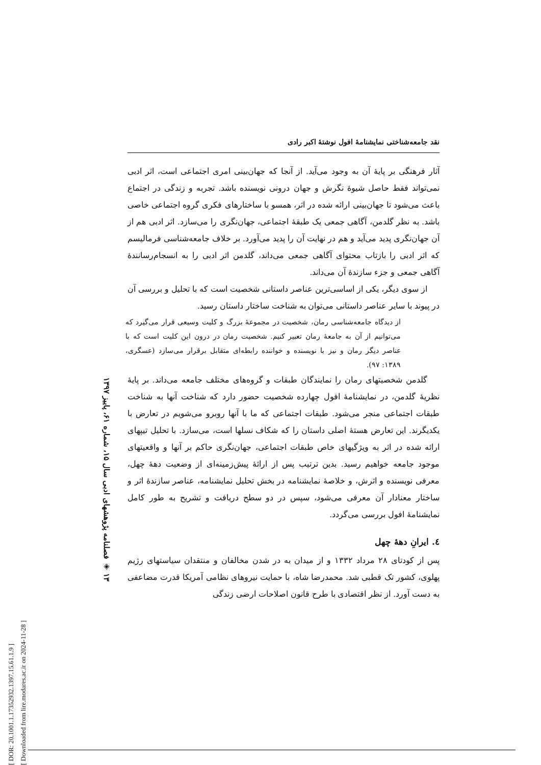[ DOR: 20.1001.1.17352932.1397.15.61.1.9 ]
[ Downloaded from lire.modares.ac.ir on 2024-11-28 ]
۱۳ ◈ فصلنامه پژوهشهای ادبی سال ۱۵، شماره ۶۱، پاییز ۱۳۹۷
نقد جامعه‌شناختی نمایشنامهٔ افول نوشتهٔ اکبر رادی
آثار فرهنگی بر پایهٔ آن به وجود می‌آید. از آنجا که جهان‌بینی امری اجتماعی است، اثر ادبی نمی‌تواند فقط حاصل شیوهٔ نگرش و جهان درونی نویسنده باشد. تجربه و زندگی در اجتماع باعث می‌شود تا جهان‌بینی ارائه شده در اثر، همسو با ساختارهای فکری گروه اجتماعی خاصی باشد. به نظر گلدمن، آگاهی جمعی یک طبقهٔ اجتماعی، جهان‌نگری را می‌سازد. اثر ادبی هم از آن جهان‌نگری پدید می‌آید و هم در نهایت آن را پدید می‌آورد. بر خلاف جامعه‌شناسی فرمالیسم که اثر ادبی را بازتاب محتوای آگاهی جمعی می‌داند، گلدمن اثر ادبی را به انسجام‌رسانندهٔ آگاهی جمعی و جزء سازندهٔ آن می‌داند.
از سوی دیگر، یکی از اساسی‌ترین عناصر داستانی شخصیت است که با تحلیل و بررسی آن در پیوند با سایر عناصر داستانی می‌توان به شناخت ساختار داستان رسید.
از دیدگاه جامعه‌شناسی رمان، شخصیت در مجموعهٔ بزرگ و کلیت وسیعی قرار می‌گیرد که می‌توانیم از آن به جامعهٔ رمان تعبیر کنیم. شخصیت رمان در درون این کلیت است که با عناصر دیگر رمان و نیز با نویسنده و خواننده رابطه‌ای متقابل برقرار می‌سازد (عسگری، ۱۳۸۹: ۹۷).
گلدمن شخصیتهای رمان را نمایندگان طبقات و گروه‌های مختلف جامعه می‌داند. بر پایهٔ نظریهٔ گلدمن، در نمایشنامهٔ افول چهارده شخصیت حضور دارد که شناخت آنها به شناخت طبقات اجتماعی منجر می‌شود. طبقات اجتماعی که ما با آنها روبرو می‌شویم در تعارض با یکدیگرند. این تعارض هستهٔ اصلی داستان را که شکاف نسلها است، می‌سازد. با تحلیل تیپهای ارائه شده در اثر به ویژگیهای خاص طبقات اجتماعی، جهان‌نگری حاکم بر آنها و واقعیتهای موجود جامعه خواهیم رسید. بدین ترتیب پس از ارائهٔ پیش‌زمینه‌ای از وضعیت دههٔ چهل، معرفی نویسنده و اثرش، و خلاصهٔ نمایشنامه در بخش تحلیل نمایشنامه، عناصر سازندهٔ اثر و ساختار معنادار آن معرفی می‌شود، سپس در دو سطح دریافت و تشریح به طور کامل نمایشنامهٔ افول بررسی می‌گردد.
٤. ایرانِ دههٔ چهل
پس از کودتای ۲۸ مرداد ۱۳۳۲ و از میدان به در شدن مخالفان و منتقدان سیاستهای رژیم پهلوی، کشور تک قطبی شد. محمدرضا شاه، با حمایت نیروهای نظامی آمریکا قدرت مضاعفی به دست آورد. از نظر اقتصادی با طرح قانون اصلاحات ارضی زندگی